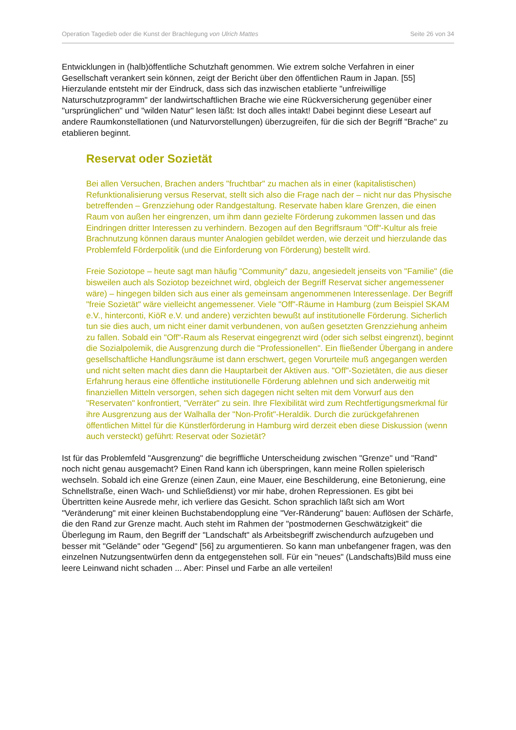Operation Tagedieb oder die Kunst der Brachlegung von Ulrich Mattes Seite 26 von 34
Entwicklungen in (halb)öffentliche Schutzhaft genommen. Wie extrem solche Verfahren in einer Gesellschaft verankert sein können, zeigt der Bericht über den öffentlichen Raum in Japan. [55] Hierzulande entsteht mir der Eindruck, dass sich das inzwischen etablierte "unfreiwillige Naturschutzprogramm" der landwirtschaftlichen Brache wie eine Rückversicherung gegenüber einer "ursprünglichen" und "wilden Natur" lesen läßt: Ist doch alles intakt! Dabei beginnt diese Leseart auf andere Raumkonstellationen (und Naturvorstellungen) überzugreifen, für die sich der Begriff "Brache" zu etablieren beginnt.
Reservat oder Sozietät
Bei allen Versuchen, Brachen anders "fruchtbar" zu machen als in einer (kapitalistischen) Refunktionalisierung versus Reservat, stellt sich also die Frage nach der – nicht nur das Physische betreffenden – Grenzziehung oder Randgestaltung. Reservate haben klare Grenzen, die einen Raum von außen her eingrenzen, um ihm dann gezielte Förderung zukommen lassen und das Eindringen dritter Interessen zu verhindern. Bezogen auf den Begriffsraum "Off"-Kultur als freie Brachnutzung können daraus munter Analogien gebildet werden, wie derzeit und hierzulande das Problemfeld Förderpolitik (und die Einforderung von Förderung) bestellt wird.
Freie Soziotope – heute sagt man häufig "Community" dazu, angesiedelt jenseits von "Familie" (die bisweilen auch als Soziotop bezeichnet wird, obgleich der Begriff Reservat sicher angemessener wäre) – hingegen bilden sich aus einer als gemeinsam angenommenen Interessenlage. Der Begriff "freie Sozietät" wäre vielleicht angemessener. Viele "Off"-Räume in Hamburg (zum Beispiel SKAM e.V., hinterconti, KiöR e.V. und andere) verzichten bewußt auf institutionelle Förderung. Sicherlich tun sie dies auch, um nicht einer damit verbundenen, von außen gesetzten Grenzziehung anheim zu fallen. Sobald ein "Off"-Raum als Reservat eingegrenzt wird (oder sich selbst eingrenzt), beginnt die Sozialpolemik, die Ausgrenzung durch die "Professionellen". Ein fließender Übergang in andere gesellschaftliche Handlungsräume ist dann erschwert, gegen Vorurteile muß angegangen werden und nicht selten macht dies dann die Hauptarbeit der Aktiven aus. "Off"-Sozietäten, die aus dieser Erfahrung heraus eine öffentliche institutionelle Förderung ablehnen und sich anderweitig mit finanziellen Mitteln versorgen, sehen sich dagegen nicht selten mit dem Vorwurf aus den "Reservaten" konfrontiert, "Verräter" zu sein. Ihre Flexibilität wird zum Rechtfertigungsmerkmal für ihre Ausgrenzung aus der Walhalla der "Non-Profit"-Heraldik. Durch die zurückgefahrenen öffentlichen Mittel für die Künstlerförderung in Hamburg wird derzeit eben diese Diskussion (wenn auch versteckt) geführt: Reservat oder Sozietät?
Ist für das Problemfeld "Ausgrenzung" die begriffliche Unterscheidung zwischen "Grenze" und "Rand" noch nicht genau ausgemacht? Einen Rand kann ich überspringen, kann meine Rollen spielerisch wechseln. Sobald ich eine Grenze (einen Zaun, eine Mauer, eine Beschilderung, eine Betonierung, eine Schnellstraße, einen Wach- und Schließdienst) vor mir habe, drohen Repressionen. Es gibt bei Übertritten keine Ausrede mehr, ich verliere das Gesicht. Schon sprachlich läßt sich am Wort "Veränderung" mit einer kleinen Buchstabendopplung eine "Ver-Ränderung" bauen: Auflösen der Schärfe, die den Rand zur Grenze macht. Auch steht im Rahmen der "postmodernen Geschwätzigkeit" die Überlegung im Raum, den Begriff der "Landschaft" als Arbeitsbegriff zwischendurch aufzugeben und besser mit "Gelände" oder "Gegend" [56] zu argumentieren. So kann man unbefangener fragen, was den einzelnen Nutzungsentwürfen denn da entgegenstehen soll. Für ein "neues" (Landschafts)Bild muss eine leere Leinwand nicht schaden ... Aber: Pinsel und Farbe an alle verteilen!